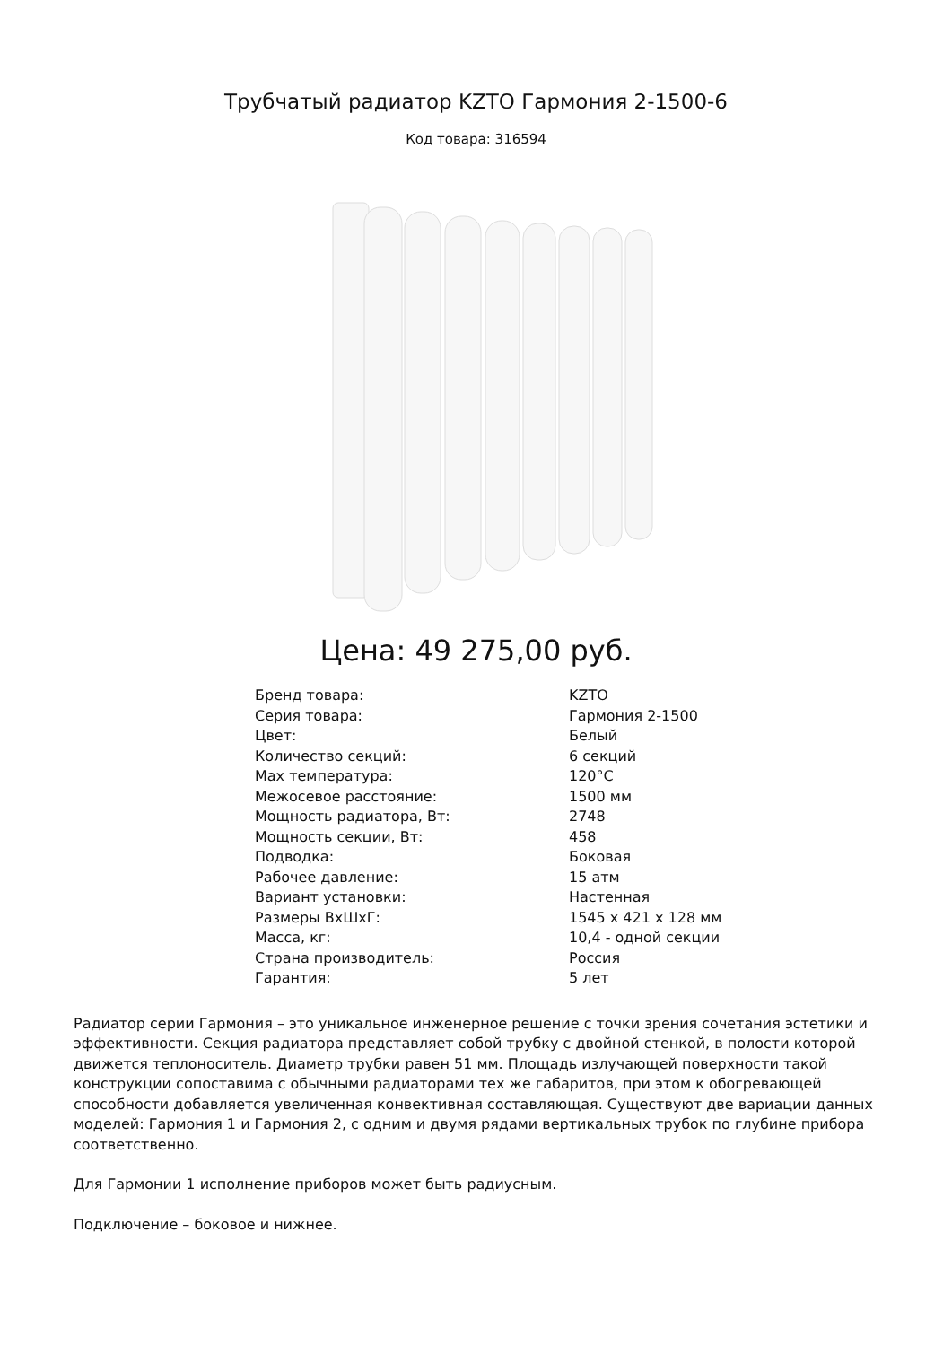Трубчатый радиатор KZTO Гармония 2-1500-6
Код товара: 316594
Цена: 49 275,00 руб.
| Бренд товара: | KZTO |
| Серия товара: | Гармония 2-1500 |
| Цвет: | Белый |
| Количество секций: | 6 секций |
| Max температура: | 120°C |
| Межосевое расстояние: | 1500 мм |
| Мощность радиатора, Вт: | 2748 |
| Мощность секции, Вт: | 458 |
| Подводка: | Боковая |
| Рабочее давление: | 15 атм |
| Вариант установки: | Настенная |
| Размеры ВхШхГ: | 1545 x 421 x 128 мм |
| Масса, кг: | 10,4 - одной секции |
| Страна производитель: | Россия |
| Гарантия: | 5 лет |
Радиатор серии Гармония – это уникальное инженерное решение с точки зрения сочетания эстетики и эффективности. Секция радиатора представляет собой трубку с двойной стенкой, в полости которой движется теплоноситель. Диаметр трубки равен 51 мм. Площадь излучающей поверхности такой конструкции сопоставима с обычными радиаторами тех же габаритов, при этом к обогревающей способности добавляется увеличенная конвективная составляющая. Существуют две вариации данных моделей: Гармония 1 и Гармония 2, с одним и двумя рядами вертикальных трубок по глубине прибора соответственно.
Для Гармонии 1 исполнение приборов может быть радиусным.
Подключение – боковое и нижнее.